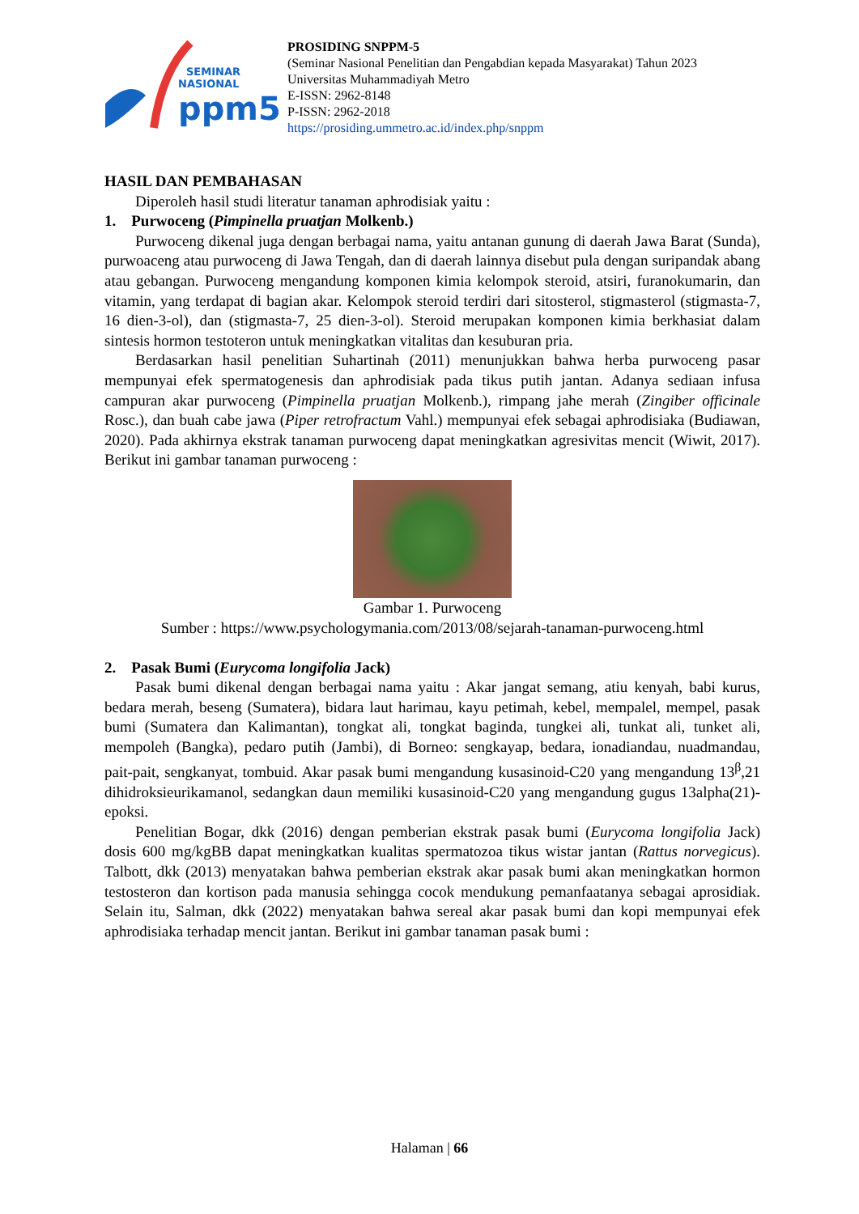SEMINAR
NASIONAL
ppm5
PROSIDING SNPPM-5
(Seminar Nasional Penelitian dan Pengabdian kepada Masyarakat) Tahun 2023
Universitas Muhammadiyah Metro
E-ISSN: 2962-8148
P-ISSN: 2962-2018
https://prosiding.ummetro.ac.id/index.php/snppm
HASIL DAN PEMBAHASAN
Diperoleh hasil studi literatur tanaman aphrodisiak yaitu :
1. Purwoceng (Pimpinella pruatjan Molkenb.)
Purwoceng dikenal juga dengan berbagai nama, yaitu antanan gunung di daerah Jawa Barat (Sunda), purwoaceng atau purwoceng di Jawa Tengah, dan di daerah lainnya disebut pula dengan suripandak abang atau gebangan. Purwoceng mengandung komponen kimia kelompok steroid, atsiri, furanokumarin, dan vitamin, yang terdapat di bagian akar. Kelompok steroid terdiri dari sitosterol, stigmasterol (stigmasta-7, 16 dien-3-ol), dan (stigmasta-7, 25 dien-3-ol). Steroid merupakan komponen kimia berkhasiat dalam sintesis hormon testoteron untuk meningkatkan vitalitas dan kesuburan pria.
Berdasarkan hasil penelitian Suhartinah (2011) menunjukkan bahwa herba purwoceng pasar mempunyai efek spermatogenesis dan aphrodisiak pada tikus putih jantan. Adanya sediaan infusa campuran akar purwoceng (Pimpinella pruatjan Molkenb.), rimpang jahe merah (Zingiber officinale Rosc.), dan buah cabe jawa (Piper retrofractum Vahl.) mempunyai efek sebagai aphrodisiaka (Budiawan, 2020). Pada akhirnya ekstrak tanaman purwoceng dapat meningkatkan agresivitas mencit (Wiwit, 2017). Berikut ini gambar tanaman purwoceng :
Gambar 1. Purwoceng
Sumber : https://www.psychologymania.com/2013/08/sejarah-tanaman-purwoceng.html
2. Pasak Bumi (Eurycoma longifolia Jack)
Pasak bumi dikenal dengan berbagai nama yaitu : Akar jangat semang, atiu kenyah, babi kurus, bedara merah, beseng (Sumatera), bidara laut harimau, kayu petimah, kebel, mempalel, mempel, pasak bumi (Sumatera dan Kalimantan), tongkat ali, tongkat baginda, tungkei ali, tunkat ali, tunket ali, mempoleh (Bangka), pedaro putih (Jambi), di Borneo: sengkayap, bedara, ionadiandau, nuadmandau, pait-pait, sengkanyat, tombuid. Akar pasak bumi mengandung kusasinoid-C20 yang mengandung 13<sup>β</sup>,21 dihidroksieurikamanol, sedangkan daun memiliki kusasinoid-C20 yang mengandung gugus 13alpha(21)-epoksi.
Penelitian Bogar, dkk (2016) dengan pemberian ekstrak pasak bumi (Eurycoma longifolia Jack) dosis 600 mg/kgBB dapat meningkatkan kualitas spermatozoa tikus wistar jantan (Rattus norvegicus). Talbott, dkk (2013) menyatakan bahwa pemberian ekstrak akar pasak bumi akan meningkatkan hormon testosteron dan kortison pada manusia sehingga cocok mendukung pemanfaatanya sebagai aprosidiak. Selain itu, Salman, dkk (2022) menyatakan bahwa sereal akar pasak bumi dan kopi mempunyai efek aphrodisiaka terhadap mencit jantan. Berikut ini gambar tanaman pasak bumi :
Halaman | 66